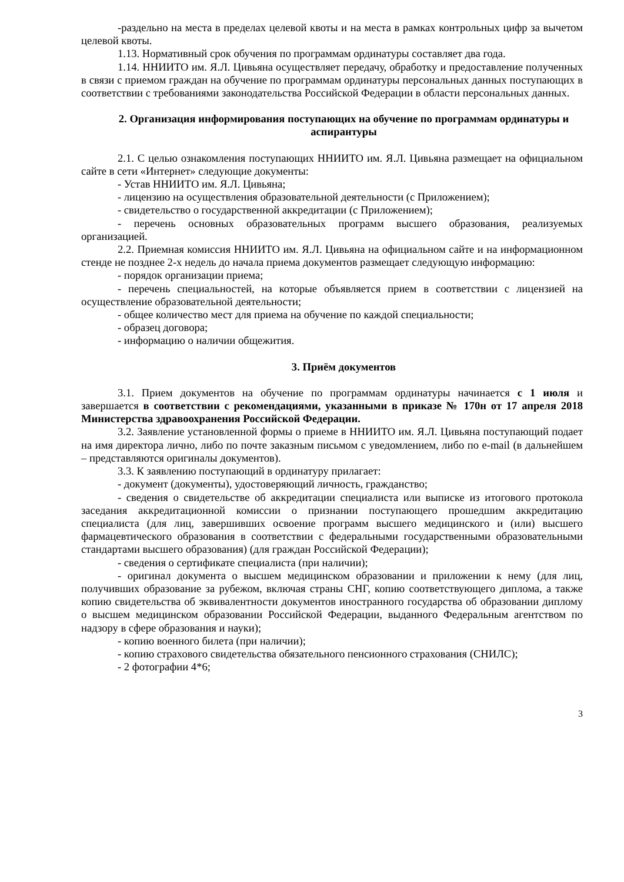-раздельно на места в пределах целевой квоты и на места в рамках контрольных цифр за вычетом целевой квоты.
1.13. Нормативный срок обучения по программам ординатуры составляет два года.
1.14. ННИИТО им. Я.Л. Цивьяна осуществляет передачу, обработку и предоставление полученных в связи с приемом граждан на обучение по программам ординатуры персональных данных поступающих в соответствии с требованиями законодательства Российской Федерации в области персональных данных.
2. Организация информирования поступающих на обучение по программам ординатуры и аспирантуры
2.1. С целью ознакомления поступающих ННИИТО им. Я.Л. Цивьяна размещает на официальном сайте в сети «Интернет» следующие документы:
- Устав ННИИТО им. Я.Л. Цивьяна;
- лицензию на осуществления образовательной деятельности (с Приложением);
- свидетельство о государственной аккредитации (с Приложением);
- перечень основных образовательных программ высшего образования, реализуемых организацией.
2.2. Приемная комиссия ННИИТО им. Я.Л. Цивьяна на официальном сайте и на информационном стенде не позднее 2-х недель до начала приема документов размещает следующую информацию:
- порядок организации приема;
- перечень специальностей, на которые объявляется прием в соответствии с лицензией на осуществление образовательной деятельности;
- общее количество мест для приема на обучение по каждой специальности;
- образец договора;
- информацию о наличии общежития.
3. Приём документов
3.1. Прием документов на обучение по программам ординатуры начинается с 1 июля и завершается в соответствии с рекомендациями, указанными в приказе № 170н от 17 апреля 2018 Министерства здравоохранения Российской Федерации.
3.2. Заявление установленной формы о приеме в ННИИТО им. Я.Л. Цивьяна поступающий подает на имя директора лично, либо по почте заказным письмом с уведомлением, либо по e-mail (в дальнейшем – представляются оригиналы документов).
3.3. К заявлению поступающий в ординатуру прилагает:
- документ (документы), удостоверяющий личность, гражданство;
- сведения о свидетельстве об аккредитации специалиста или выписке из итогового протокола заседания аккредитационной комиссии о признании поступающего прошедшим аккредитацию специалиста (для лиц, завершивших освоение программ высшего медицинского и (или) высшего фармацевтического образования в соответствии с федеральными государственными образовательными стандартами высшего образования) (для граждан Российской Федерации);
- сведения о сертификате специалиста (при наличии);
- оригинал документа о высшем медицинском образовании и приложении к нему (для лиц, получивших образование за рубежом, включая страны СНГ, копию соответствующего диплома, а также копию свидетельства об эквивалентности документов иностранного государства об образовании диплому о высшем медицинском образовании Российской Федерации, выданного Федеральным агентством по надзору в сфере образования и науки);
- копию военного билета (при наличии);
- копию страхового свидетельства обязательного пенсионного страхования (СНИЛС);
- 2 фотографии 4*6;
3